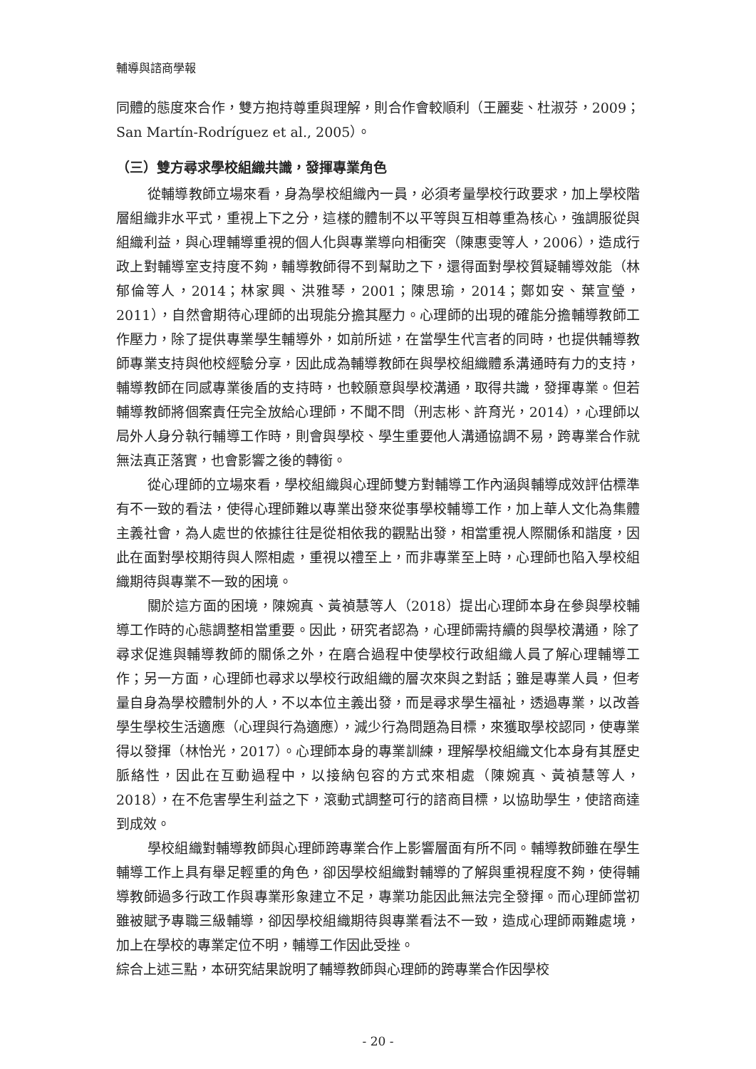輔導與諮商學報
同體的態度來合作，雙方抱持尊重與理解，則合作會較順利（王麗斐、杜淑芬，2009；San Martín-Rodríguez et al., 2005）。
（三）雙方尋求學校組織共識，發揮專業角色
從輔導教師立場來看，身為學校組織內一員，必須考量學校行政要求，加上學校階層組織非水平式，重視上下之分，這樣的體制不以平等與互相尊重為核心，強調服從與組織利益，與心理輔導重視的個人化與專業導向相衝突（陳惠雯等人，2006），造成行政上對輔導室支持度不夠，輔導教師得不到幫助之下，還得面對學校質疑輔導效能（林郁倫等人，2014；林家興、洪雅琴，2001；陳思瑜，2014；鄭如安、葉宣瑩，2011），自然會期待心理師的出現能分擔其壓力。心理師的出現的確能分擔輔導教師工作壓力，除了提供專業學生輔導外，如前所述，在當學生代言者的同時，也提供輔導教師專業支持與他校經驗分享，因此成為輔導教師在與學校組織體系溝通時有力的支持，輔導教師在同感專業後盾的支持時，也較願意與學校溝通，取得共識，發揮專業。但若輔導教師將個案責任完全放給心理師，不聞不問（刑志彬、許育光，2014），心理師以局外人身分執行輔導工作時，則會與學校、學生重要他人溝通協調不易，跨專業合作就無法真正落實，也會影響之後的轉銜。
從心理師的立場來看，學校組織與心理師雙方對輔導工作內涵與輔導成效評估標準有不一致的看法，使得心理師難以專業出發來從事學校輔導工作，加上華人文化為集體主義社會，為人處世的依據往往是從相依我的觀點出發，相當重視人際關係和諧度，因此在面對學校期待與人際相處，重視以禮至上，而非專業至上時，心理師也陷入學校組織期待與專業不一致的困境。
關於這方面的困境，陳婉真、黃禎慧等人（2018）提出心理師本身在參與學校輔導工作時的心態調整相當重要。因此，研究者認為，心理師需持續的與學校溝通，除了尋求促進與輔導教師的關係之外，在磨合過程中使學校行政組織人員了解心理輔導工作；另一方面，心理師也尋求以學校行政組織的層次來與之對話；雖是專業人員，但考量自身為學校體制外的人，不以本位主義出發，而是尋求學生福祉，透過專業，以改善學生學校生活適應（心理與行為適應），減少行為問題為目標，來獲取學校認同，使專業得以發揮（林怡光，2017）。心理師本身的專業訓練，理解學校組織文化本身有其歷史脈絡性，因此在互動過程中，以接納包容的方式來相處（陳婉真、黃禎慧等人，2018），在不危害學生利益之下，滾動式調整可行的諮商目標，以協助學生，使諮商達到成效。
學校組織對輔導教師與心理師跨專業合作上影響層面有所不同。輔導教師雖在學生輔導工作上具有舉足輕重的角色，卻因學校組織對輔導的了解與重視程度不夠，使得輔導教師過多行政工作與專業形象建立不足，專業功能因此無法完全發揮。而心理師當初雖被賦予專職三級輔導，卻因學校組織期待與專業看法不一致，造成心理師兩難處境，加上在學校的專業定位不明，輔導工作因此受挫。
綜合上述三點，本研究結果說明了輔導教師與心理師的跨專業合作因學校
- 20 -